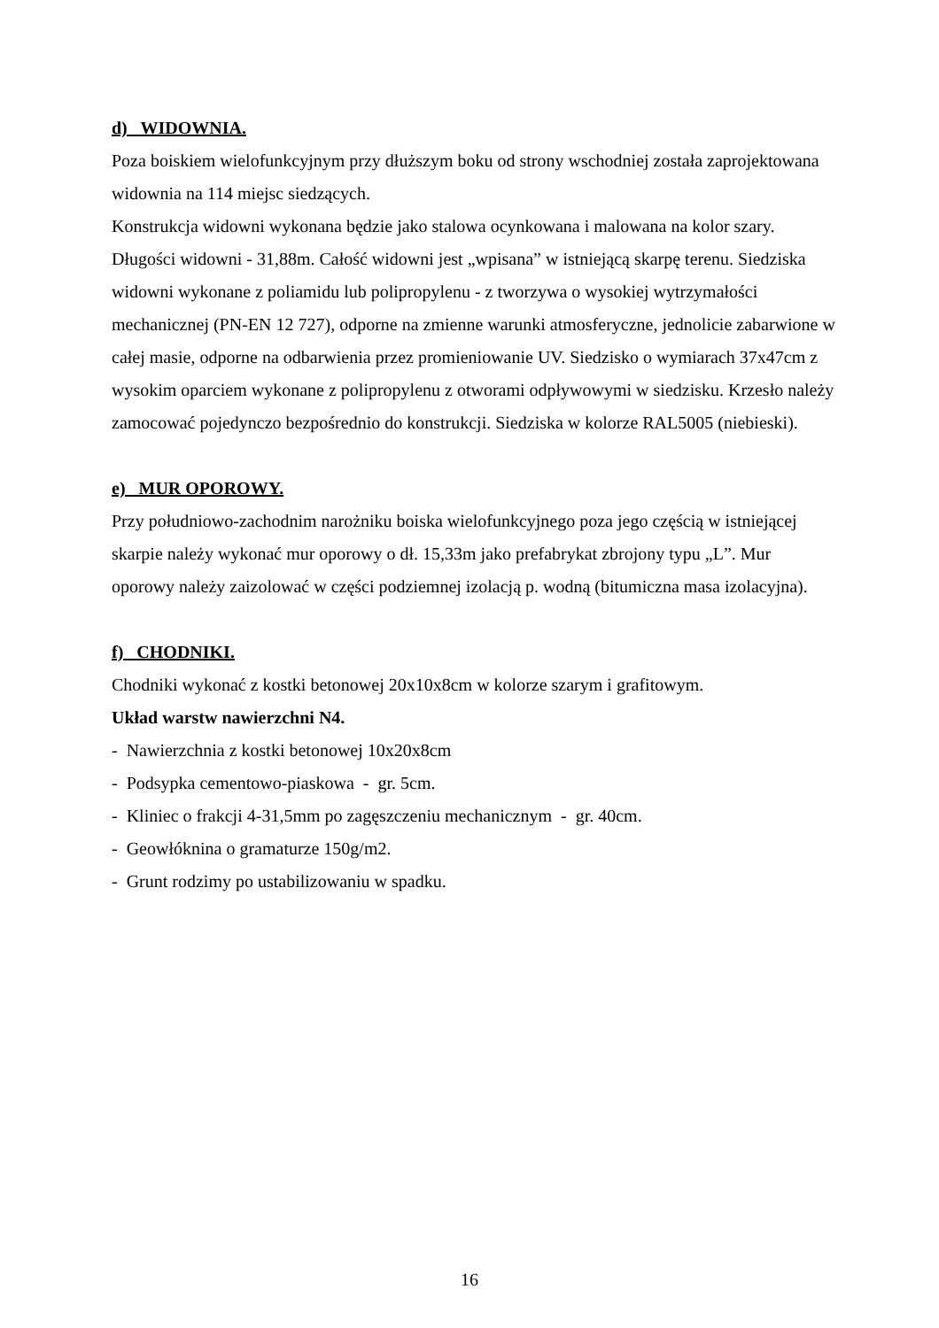d) WIDOWNIA.
Poza boiskiem wielofunkcyjnym przy dłuższym boku od strony wschodniej została zaprojektowana widownia na 114 miejsc siedzących.
Konstrukcja widowni wykonana będzie jako stalowa ocynkowana i malowana na kolor szary. Długości widowni - 31,88m. Całość widowni jest „wpisana” w istniejącą skarpę terenu. Siedziska widowni wykonane z poliamidu lub polipropylenu - z tworzywa o wysokiej wytrzymałości mechanicznej (PN-EN 12 727), odporne na zmienne warunki atmosferyczne, jednolicie zabarwione w całej masie, odporne na odbarwienia przez promieniowanie UV. Siedzisko o wymiarach 37x47cm z wysokim oparciem wykonane z polipropylenu z otworami odpływowymi w siedzisku. Krzesło należy zamocować pojedynczo bezpośrednio do konstrukcji. Siedziska w kolorze RAL5005 (niebieski).
e) MUR OPOROWY.
Przy południowo-zachodnim narożniku boiska wielofunkcyjnego poza jego częścią w istniejącej skarpie należy wykonać mur oporowy o dł. 15,33m jako prefabrykat zbrojony typu „L”. Mur oporowy należy zaizolować w części podziemnej izolacją p. wodną (bitumiczna masa izolacyjna).
f) CHODNIKI.
Chodniki wykonać z kostki betonowej 20x10x8cm w kolorze szarym i grafitowym.
Układ warstw nawierzchni N4.
- Nawierzchnia z kostki betonowej 10x20x8cm
- Podsypka cementowo-piaskowa - gr. 5cm.
- Kliniec o frakcji 4-31,5mm po zagęszczeniu mechanicznym - gr. 40cm.
- Geowłóknina o gramaturze 150g/m2.
- Grunt rodzimy po ustabilizowaniu w spadku.
16